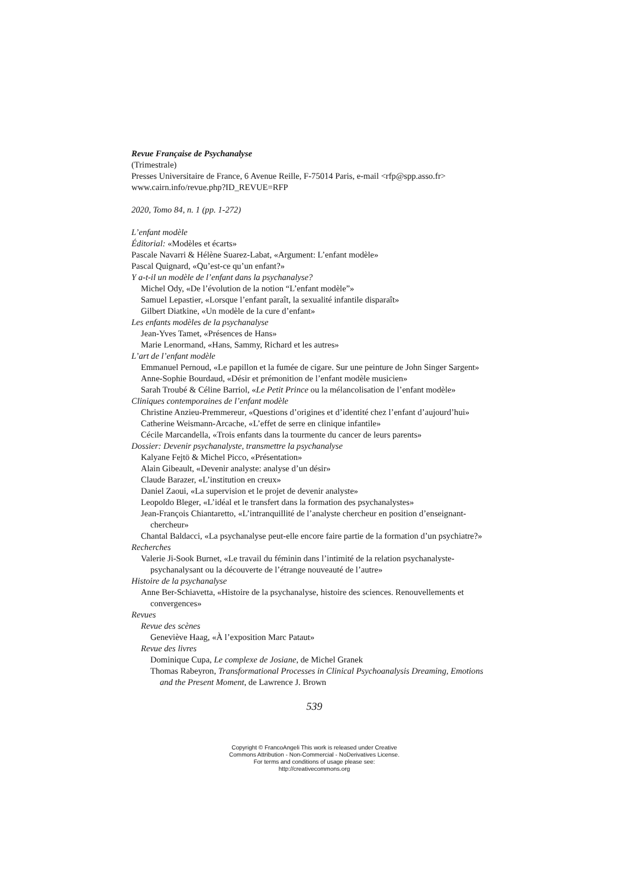Revue Française de Psychanalyse
(Trimestrale)
Presses Universitaire de France, 6 Avenue Reille, F-75014 Paris, e-mail <rfp@spp.asso.fr>
www.cairn.info/revue.php?ID_REVUE=RFP
2020, Tomo 84, n. 1 (pp. 1-272)
L’enfant modèle
Éditorial: «Modèles et écarts»
Pascale Navarri & Hélène Suarez-Labat, «Argument: L’enfant modèle»
Pascal Quignard, «Qu’est-ce qu’un enfant?»
Y a-t-il un modèle de l’enfant dans la psychanalyse?
Michel Ody, «De l’évolution de la notion “L’enfant modèle”»
Samuel Lepastier, «Lorsque l’enfant paraît, la sexualité infantile disparaît»
Gilbert Diatkine, «Un modèle de la cure d’enfant»
Les enfants modèles de la psychanalyse
Jean-Yves Tamet, «Présences de Hans»
Marie Lenormand, «Hans, Sammy, Richard et les autres»
L’art de l’enfant modèle
Emmanuel Pernoud, «Le papillon et la fumée de cigare. Sur une peinture de John Singer Sargent»
Anne-Sophie Bourdaud, «Désir et prémonition de l’enfant modèle musicien»
Sarah Troubé & Céline Barriol, «Le Petit Prince ou la mélancolisation de l’enfant modèle»
Cliniques contemporaines de l’enfant modèle
Christine Anzieu-Premmereur, «Questions d’origines et d’identité chez l’enfant d’aujourd’hui»
Catherine Weismann-Arcache, «L’effet de serre en clinique infantile»
Cécile Marcandella, «Trois enfants dans la tourmente du cancer de leurs parents»
Dossier: Devenir psychanalyste, transmettre la psychanalyse
Kalyane Fejtö & Michel Picco, «Présentation»
Alain Gibeault, «Devenir analyste: analyse d’un désir»
Claude Barazer, «L’institution en creux»
Daniel Zaoui, «La supervision et le projet de devenir analyste»
Leopoldo Bleger, «L’idéal et le transfert dans la formation des psychanalystes»
Jean-François Chiantaretto, «L’intranquillité de l’analyste chercheur en position d’enseignant-chercheur»
Chantal Baldacci, «La psychanalyse peut-elle encore faire partie de la formation d’un psychiatre?»
Recherches
Valerie Ji-Sook Burnet, «Le travail du féminin dans l’intimité de la relation psychanalyste-psychanalysant ou la découverte de l’étrange nouveauté de l’autre»
Histoire de la psychanalyse
Anne Ber-Schiavetta, «Histoire de la psychanalyse, histoire des sciences. Renouvellements et convergences»
Revues
Revue des scènes
Geneviève Haag, «À l’exposition Marc Pataut»
Revue des livres
Dominique Cupa, Le complexe de Josiane, de Michel Granek
Thomas Rabeyron, Transformational Processes in Clinical Psychoanalysis Dreaming, Emotions and the Present Moment, de Lawrence J. Brown
539
Copyright © FrancoAngeli This work is released under Creative
Commons Attribution - Non-Commercial - NoDerivatives License.
For terms and conditions of usage please see:
http://creativecommons.org